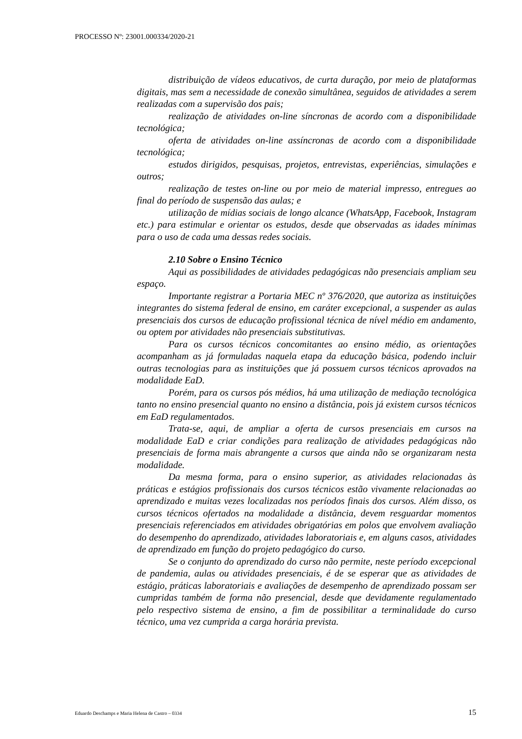PROCESSO Nº: 23001.000334/2020-21
distribuição de vídeos educativos, de curta duração, por meio de plataformas digitais, mas sem a necessidade de conexão simultânea, seguidos de atividades a serem realizadas com a supervisão dos pais;
realização de atividades on-line síncronas de acordo com a disponibilidade tecnológica;
oferta de atividades on-line assíncronas de acordo com a disponibilidade tecnológica;
estudos dirigidos, pesquisas, projetos, entrevistas, experiências, simulações e outros;
realização de testes on-line ou por meio de material impresso, entregues ao final do período de suspensão das aulas; e
utilização de mídias sociais de longo alcance (WhatsApp, Facebook, Instagram etc.) para estimular e orientar os estudos, desde que observadas as idades mínimas para o uso de cada uma dessas redes sociais.
2.10 Sobre o Ensino Técnico
Aqui as possibilidades de atividades pedagógicas não presenciais ampliam seu espaço.
Importante registrar a Portaria MEC nº 376/2020, que autoriza as instituições integrantes do sistema federal de ensino, em caráter excepcional, a suspender as aulas presenciais dos cursos de educação profissional técnica de nível médio em andamento, ou optem por atividades não presenciais substitutivas.
Para os cursos técnicos concomitantes ao ensino médio, as orientações acompanham as já formuladas naquela etapa da educação básica, podendo incluir outras tecnologias para as instituições que já possuem cursos técnicos aprovados na modalidade EaD.
Porém, para os cursos pós médios, há uma utilização de mediação tecnológica tanto no ensino presencial quanto no ensino a distância, pois já existem cursos técnicos em EaD regulamentados.
Trata-se, aqui, de ampliar a oferta de cursos presenciais em cursos na modalidade EaD e criar condições para realização de atividades pedagógicas não presenciais de forma mais abrangente a cursos que ainda não se organizaram nesta modalidade.
Da mesma forma, para o ensino superior, as atividades relacionadas às práticas e estágios profissionais dos cursos técnicos estão vivamente relacionadas ao aprendizado e muitas vezes localizadas nos períodos finais dos cursos. Além disso, os cursos técnicos ofertados na modalidade a distância, devem resguardar momentos presenciais referenciados em atividades obrigatórias em polos que envolvem avaliação do desempenho do aprendizado, atividades laboratoriais e, em alguns casos, atividades de aprendizado em função do projeto pedagógico do curso.
Se o conjunto do aprendizado do curso não permite, neste período excepcional de pandemia, aulas ou atividades presenciais, é de se esperar que as atividades de estágio, práticas laboratoriais e avaliações de desempenho de aprendizado possam ser cumpridas também de forma não presencial, desde que devidamente regulamentado pelo respectivo sistema de ensino, a fim de possibilitar a terminalidade do curso técnico, uma vez cumprida a carga horária prevista.
Eduardo Deschamps e Maria Helena de Castro – 0334 15